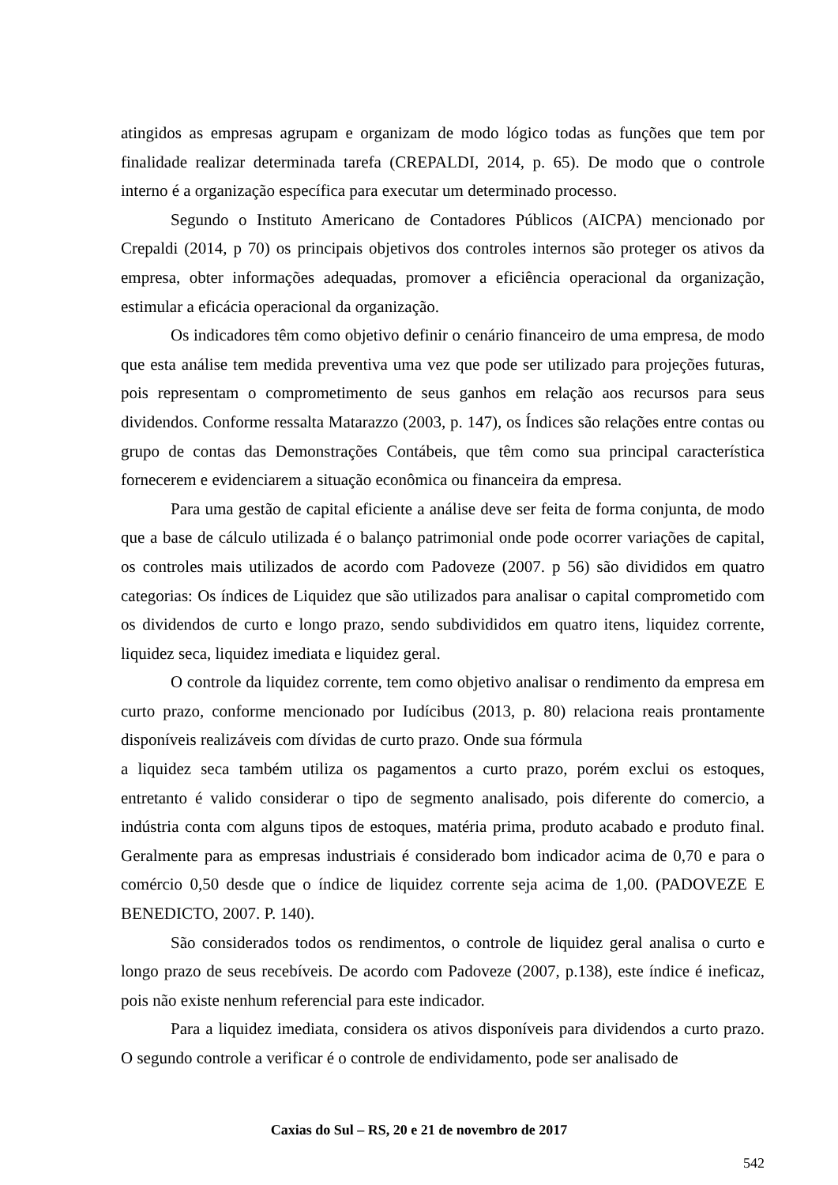atingidos as empresas agrupam e organizam de modo lógico todas as funções que tem por finalidade realizar determinada tarefa (CREPALDI, 2014, p. 65). De modo que o controle interno é a organização específica para executar um determinado processo.
Segundo o Instituto Americano de Contadores Públicos (AICPA) mencionado por Crepaldi (2014, p 70) os principais objetivos dos controles internos são proteger os ativos da empresa, obter informações adequadas, promover a eficiência operacional da organização, estimular a eficácia operacional da organização.
Os indicadores têm como objetivo definir o cenário financeiro de uma empresa, de modo que esta análise tem medida preventiva uma vez que pode ser utilizado para projeções futuras, pois representam o comprometimento de seus ganhos em relação aos recursos para seus dividendos. Conforme ressalta Matarazzo (2003, p. 147), os Índices são relações entre contas ou grupo de contas das Demonstrações Contábeis, que têm como sua principal característica fornecerem e evidenciarem a situação econômica ou financeira da empresa.
Para uma gestão de capital eficiente a análise deve ser feita de forma conjunta, de modo que a base de cálculo utilizada é o balanço patrimonial onde pode ocorrer variações de capital, os controles mais utilizados de acordo com Padoveze (2007. p 56) são divididos em quatro categorias: Os índices de Liquidez que são utilizados para analisar o capital comprometido com os dividendos de curto e longo prazo, sendo subdivididos em quatro itens, liquidez corrente, liquidez seca, liquidez imediata e liquidez geral.
O controle da liquidez corrente, tem como objetivo analisar o rendimento da empresa em curto prazo, conforme mencionado por Iudícibus (2013, p. 80) relaciona reais prontamente disponíveis realizáveis com dívidas de curto prazo. Onde sua fórmula
a liquidez seca também utiliza os pagamentos a curto prazo, porém exclui os estoques, entretanto é valido considerar o tipo de segmento analisado, pois diferente do comercio, a indústria conta com alguns tipos de estoques, matéria prima, produto acabado e produto final. Geralmente para as empresas industriais é considerado bom indicador acima de 0,70 e para o comércio 0,50 desde que o índice de liquidez corrente seja acima de 1,00. (PADOVEZE E BENEDICTO, 2007. P. 140).
São considerados todos os rendimentos, o controle de liquidez geral analisa o curto e longo prazo de seus recebíveis. De acordo com Padoveze (2007, p.138), este índice é ineficaz, pois não existe nenhum referencial para este indicador.
Para a liquidez imediata, considera os ativos disponíveis para dividendos a curto prazo. O segundo controle a verificar é o controle de endividamento, pode ser analisado de
Caxias do Sul – RS, 20 e 21 de novembro de 2017
542